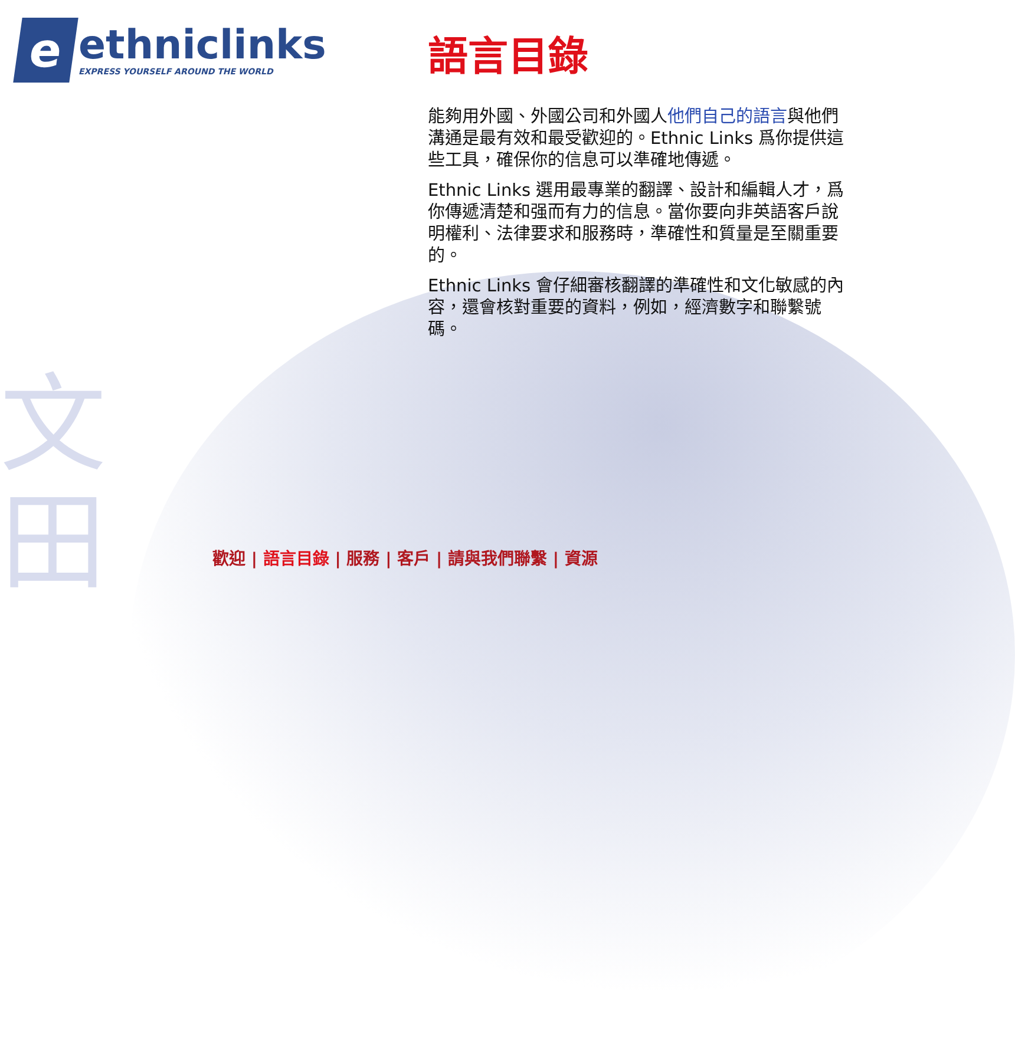文
田
e
ethniclinks
EXPRESS YOURSELF AROUND THE WORLD
語言目錄
能夠用外國、外國公司和外國人他們自己的語言與他們溝通是最有效和最受歡迎的。Ethnic Links 爲你提供這些工具，確保你的信息可以準確地傳遞。
Ethnic Links 選用最專業的翻譯、設計和編輯人才，爲你傳遞清楚和强而有力的信息。當你要向非英語客戶說明權利、法律要求和服務時，準確性和質量是至關重要的。
Ethnic Links 會仔細審核翻譯的準確性和文化敏感的內容，還會核對重要的資料，例如，經濟數字和聯繫號碼。
歡迎 | 語言目錄 | 服務 | 客戶 | 請與我們聯繫 | 資源